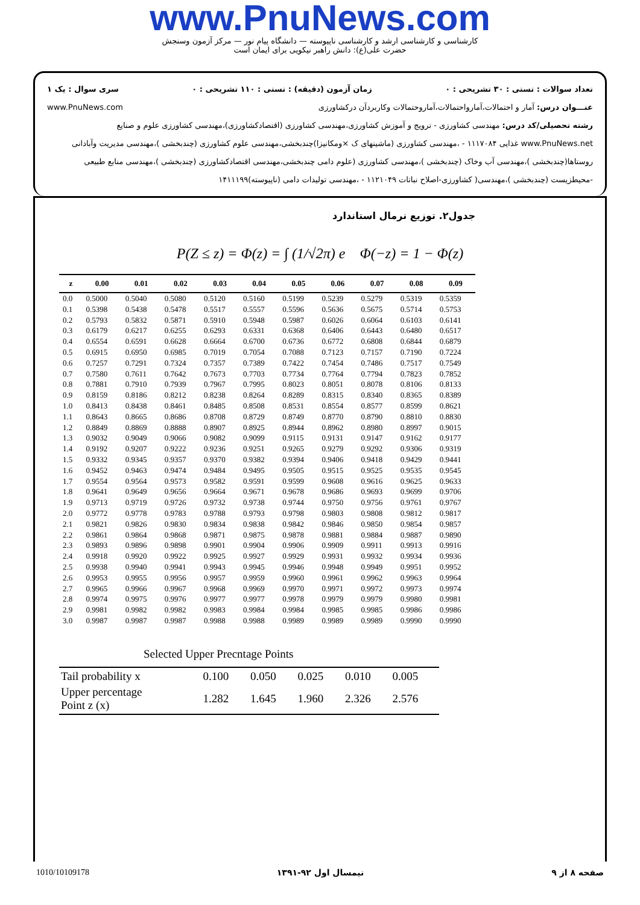www.PnuNews.com
کارشناسی و کارشناسی ارشد و کارشناسی ناپیوسته — دانشگاه پیام نور — مرکز آزمون وسنجش
حضرت علی(ع): دانش راهبر نیکویی برای ایمان است
تعداد سوالات : تستی : ۳۰ تشریحی : ۰ زمان آزمون (دقیقه) : تستی : ۱۱۰ تشریحی : ۰ سری سوال : یک ۱
عنـــوان درس: آمار و احتمالات،آمارواحتمالات،آماروحتمالات وکاربردآن درکشاورزی www.PnuNews.com
رشته تحصیلی/کد درس: مهندسی کشاورزی - ترویج و آموزش کشاورزی،مهندسی کشاورزی (اقتصادکشاورزی)،مهندسی کشاورزی علوم و صنایع www.PnuNews.net غذایی ۱۱۱۷۰۸۴ - ،مهندسی کشاورزی (ماشینهای ک ×ومکانیزا)چندبخشی،مهندسی علوم کشاورزی (چندبخشی )،مهندسی مدیریت وآبادانی روستاها(چندبخشی )،مهندسی آب وخاک (چندبخشی )،مهندسی کشاورزی (علوم دامی چندبخشی،مهندسی اقتصادکشاورزی (چندبخشی )،مهندسی منابع طبیعی -محیطزیست (چندبخشی )،مهندسی( کشاورزی-اصلاح نباتات ۱۱۲۱۰۴۹ - ،مهندسی تولیدات دامی (ناپیوسته)۱۴۱۱۱۹۹
جدول۲. توزیع نرمال استاندارد
P(Z ≤ z) = Φ(z) = ∫ (1/√2π) e Φ(−z) = 1 − Φ(z)
| z | 0.00 | 0.01 | 0.02 | 0.03 | 0.04 | 0.05 | 0.06 | 0.07 | 0.08 | 0.09 |
| --- | --- | --- | --- | --- | --- | --- | --- | --- | --- | --- |
| 0.0 | 0.5000 | 0.5040 | 0.5080 | 0.5120 | 0.5160 | 0.5199 | 0.5239 | 0.5279 | 0.5319 | 0.5359 |
| 0.1 | 0.5398 | 0.5438 | 0.5478 | 0.5517 | 0.5557 | 0.5596 | 0.5636 | 0.5675 | 0.5714 | 0.5753 |
| 0.2 | 0.5793 | 0.5832 | 0.5871 | 0.5910 | 0.5948 | 0.5987 | 0.6026 | 0.6064 | 0.6103 | 0.6141 |
| 0.3 | 0.6179 | 0.6217 | 0.6255 | 0.6293 | 0.6331 | 0.6368 | 0.6406 | 0.6443 | 0.6480 | 0.6517 |
| 0.4 | 0.6554 | 0.6591 | 0.6628 | 0.6664 | 0.6700 | 0.6736 | 0.6772 | 0.6808 | 0.6844 | 0.6879 |
| 0.5 | 0.6915 | 0.6950 | 0.6985 | 0.7019 | 0.7054 | 0.7088 | 0.7123 | 0.7157 | 0.7190 | 0.7224 |
| 0.6 | 0.7257 | 0.7291 | 0.7324 | 0.7357 | 0.7389 | 0.7422 | 0.7454 | 0.7486 | 0.7517 | 0.7549 |
| 0.7 | 0.7580 | 0.7611 | 0.7642 | 0.7673 | 0.7703 | 0.7734 | 0.7764 | 0.7794 | 0.7823 | 0.7852 |
| 0.8 | 0.7881 | 0.7910 | 0.7939 | 0.7967 | 0.7995 | 0.8023 | 0.8051 | 0.8078 | 0.8106 | 0.8133 |
| 0.9 | 0.8159 | 0.8186 | 0.8212 | 0.8238 | 0.8264 | 0.8289 | 0.8315 | 0.8340 | 0.8365 | 0.8389 |
| 1.0 | 0.8413 | 0.8438 | 0.8461 | 0.8485 | 0.8508 | 0.8531 | 0.8554 | 0.8577 | 0.8599 | 0.8621 |
| 1.1 | 0.8643 | 0.8665 | 0.8686 | 0.8708 | 0.8729 | 0.8749 | 0.8770 | 0.8790 | 0.8810 | 0.8830 |
| 1.2 | 0.8849 | 0.8869 | 0.8888 | 0.8907 | 0.8925 | 0.8944 | 0.8962 | 0.8980 | 0.8997 | 0.9015 |
| 1.3 | 0.9032 | 0.9049 | 0.9066 | 0.9082 | 0.9099 | 0.9115 | 0.9131 | 0.9147 | 0.9162 | 0.9177 |
| 1.4 | 0.9192 | 0.9207 | 0.9222 | 0.9236 | 0.9251 | 0.9265 | 0.9279 | 0.9292 | 0.9306 | 0.9319 |
| 1.5 | 0.9332 | 0.9345 | 0.9357 | 0.9370 | 0.9382 | 0.9394 | 0.9406 | 0.9418 | 0.9429 | 0.9441 |
| 1.6 | 0.9452 | 0.9463 | 0.9474 | 0.9484 | 0.9495 | 0.9505 | 0.9515 | 0.9525 | 0.9535 | 0.9545 |
| 1.7 | 0.9554 | 0.9564 | 0.9573 | 0.9582 | 0.9591 | 0.9599 | 0.9608 | 0.9616 | 0.9625 | 0.9633 |
| 1.8 | 0.9641 | 0.9649 | 0.9656 | 0.9664 | 0.9671 | 0.9678 | 0.9686 | 0.9693 | 0.9699 | 0.9706 |
| 1.9 | 0.9713 | 0.9719 | 0.9726 | 0.9732 | 0.9738 | 0.9744 | 0.9750 | 0.9756 | 0.9761 | 0.9767 |
| 2.0 | 0.9772 | 0.9778 | 0.9783 | 0.9788 | 0.9793 | 0.9798 | 0.9803 | 0.9808 | 0.9812 | 0.9817 |
| 2.1 | 0.9821 | 0.9826 | 0.9830 | 0.9834 | 0.9838 | 0.9842 | 0.9846 | 0.9850 | 0.9854 | 0.9857 |
| 2.2 | 0.9861 | 0.9864 | 0.9868 | 0.9871 | 0.9875 | 0.9878 | 0.9881 | 0.9884 | 0.9887 | 0.9890 |
| 2.3 | 0.9893 | 0.9896 | 0.9898 | 0.9901 | 0.9904 | 0.9906 | 0.9909 | 0.9911 | 0.9913 | 0.9916 |
| 2.4 | 0.9918 | 0.9920 | 0.9922 | 0.9925 | 0.9927 | 0.9929 | 0.9931 | 0.9932 | 0.9934 | 0.9936 |
| 2.5 | 0.9938 | 0.9940 | 0.9941 | 0.9943 | 0.9945 | 0.9946 | 0.9948 | 0.9949 | 0.9951 | 0.9952 |
| 2.6 | 0.9953 | 0.9955 | 0.9956 | 0.9957 | 0.9959 | 0.9960 | 0.9961 | 0.9962 | 0.9963 | 0.9964 |
| 2.7 | 0.9965 | 0.9966 | 0.9967 | 0.9968 | 0.9969 | 0.9970 | 0.9971 | 0.9972 | 0.9973 | 0.9974 |
| 2.8 | 0.9974 | 0.9975 | 0.9976 | 0.9977 | 0.9977 | 0.9978 | 0.9979 | 0.9979 | 0.9980 | 0.9981 |
| 2.9 | 0.9981 | 0.9982 | 0.9982 | 0.9983 | 0.9984 | 0.9984 | 0.9985 | 0.9985 | 0.9986 | 0.9986 |
| 3.0 | 0.9987 | 0.9987 | 0.9987 | 0.9988 | 0.9988 | 0.9989 | 0.9989 | 0.9989 | 0.9990 | 0.9990 |
Selected Upper Precntage Points
| Tail probability x | 0.100 | 0.050 | 0.025 | 0.010 | 0.005 |
| Upper percentage Point z (x) | 1.282 | 1.645 | 1.960 | 2.326 | 2.576 |
صفحه ۸ از ۹ نیمسال اول ۹۲-۱۳۹۱ 1010/10109178